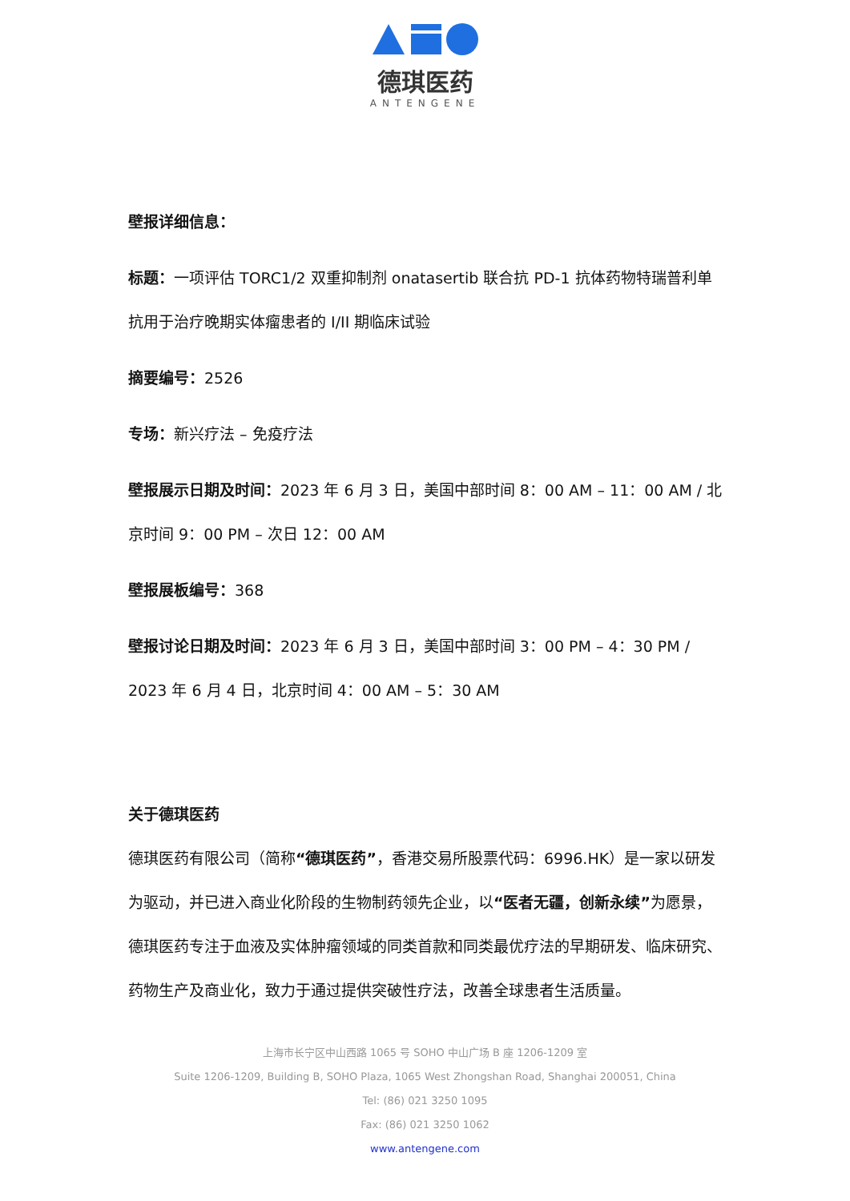德琪医药
ANTENGENE
壁报详细信息：
标题：一项评估 TORC1/2 双重抑制剂 onatasertib 联合抗 PD-1 抗体药物特瑞普利单抗用于治疗晚期实体瘤患者的 I/II 期临床试验
摘要编号：2526
专场：新兴疗法 – 免疫疗法
壁报展示日期及时间：2023 年 6 月 3 日，美国中部时间 8：00 AM – 11：00 AM / 北京时间 9：00 PM – 次日 12：00 AM
壁报展板编号：368
壁报讨论日期及时间：2023 年 6 月 3 日，美国中部时间 3：00 PM – 4：30 PM / 2023 年 6 月 4 日，北京时间 4：00 AM – 5：30 AM
关于德琪医药
德琪医药有限公司（简称“德琪医药”，香港交易所股票代码：6996.HK）是一家以研发为驱动，并已进入商业化阶段的生物制药领先企业，以“医者无疆，创新永续”为愿景，德琪医药专注于血液及实体肿瘤领域的同类首款和同类最优疗法的早期研发、临床研究、药物生产及商业化，致力于通过提供突破性疗法，改善全球患者生活质量。
上海市长宁区中山西路 1065 号 SOHO 中山广场 B 座 1206-1209 室
Suite 1206-1209, Building B, SOHO Plaza, 1065 West Zhongshan Road, Shanghai 200051, China
Tel: (86) 021 3250 1095
Fax: (86) 021 3250 1062
www.antengene.com